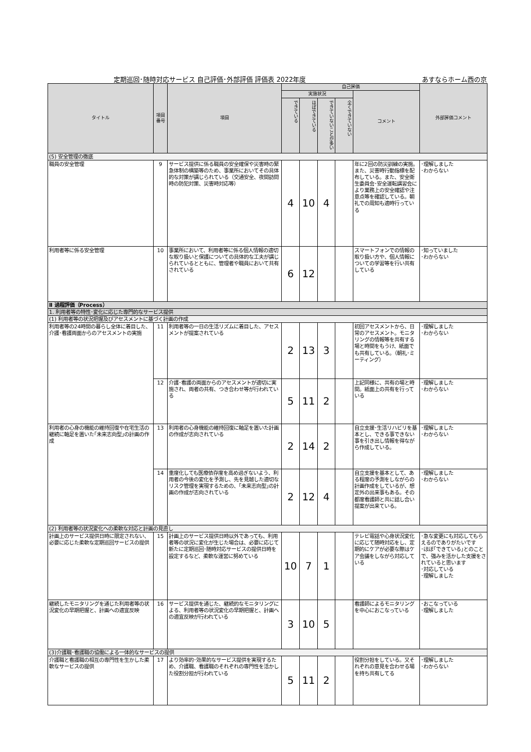定期巡回･随時対応サービス 自己評価･外部評価 評価表 2022年度 あすならホーム西の京
| タイトル | 項目番号 | 項目 | 自己評価 | | | | | 外部評価コメント |
| --- | --- | --- | --- | --- | --- | --- | --- | --- |
| | | | 実施状況 | | | | コメント | |
| | | | できている | ほぼできている | できていないことが多い | 全くできていない | | |
| (5) 安全管理の徹底 | | | | | | | | |
| 職員の安全管理 | 9 | サービス提供に係る職員の安全確保や災害時の緊急体制の構築等のため、事業所においてその具体的な対策が講じられている（交通安全、夜間訪問時の防犯対策、災害時対応等） | 4 | 10 | 4 | | 年に2回の防災訓練の実施。また、災害時行動指標を配布している。また、安全衛生委員会･安全運転講習会により業務上の安全確認や注意点等を確認している。朝礼での周知も適時行っている | ･理解しました ･わからない |
| 利用者等に係る安全管理 | 10 | 事業所において、利用者等に係る個人情報の適切な取り扱いと保護についての具体的な工夫が講じられているとともに、管理者や職員において共有されている | 6 | 12 | | | スマートフォンでの情報の取り扱い方や、個人情報についての学習等を行い共有している | ･知っていました ･わからない |
| Ⅱ 過程評価（Process） | | | | | | | | |
| 1. 利用者等の特性･変化に応じた専門的なサービス提供 | | | | | | | | |
| (1) 利用者等の状況把握及びアセスメントに基づく計画の作成 | | | | | | | | |
| 利用者等の24時間の暮らし全体に着目した、介護･看護両面からのアセスメントの実施 | 11 | 利用者等の一日の生活リズムに着目した、アセスメントが提案されている | 2 | 13 | 3 | | 初回アセスメントから、日常のアセスメント。モニタリングの情報等を共有する場と時間をもうけ、紙面でも共有している。（朝礼･ミーティング） | ･理解しました ･わからない |
| | 12 | 介護･看護の両面からのアセスメントが適切に実施され、両者の共有、つき合わせ等が行われている | 5 | 11 | 2 | | 上記同様に、共有の場と時間。紙面上の共有を行っている | ･理解しました ･わからない |
| 利用者の心身の機能の維持回復や在宅生活の継続に軸足を置いた｢未来志向型｣の計画の作成 | 13 | 利用者の心身機能の維持回復に軸足を置いた計画の作成が志向されている | 2 | 14 | 2 | | 自立支援･生活リハビリを基本とし、できる事できない事を引き出し情報を得ながら作成している。 | ･理解しました ･わからない |
| | 14 | 重度化しても医療依存度を高め過ぎないよう、利用者の今後の変化を予測し、先を見越した適切なリスク管理を実現するための、｢未来志向型｣の計画の作成が志向されている | 2 | 12 | 4 | | 自立支援を基本として、ある程度の予測をしながらの計画作成をしているが、想定外の出来事もある。その都度看護師と共に話し合い提案が出来ている。 | ･理解しました ･わからない |
| (2) 利用者等の状況変化への柔軟な対応と計画の見直し | | | | | | | | |
| 計画上のサービス提供日時に限定されない、必要に応じた柔軟な定期巡回サービスの提供 | 15 | 計画上のサービス提供日時以外であっても、利用者等の状況に変化が生じた場合は、必要に応じて新たに定期巡回･随時対応サービスの提供日時を設定するなど、柔軟な運営に努めている | 10 | 7 | 1 | | テレビ電話や心身状況変化に応じて随時対応をし、定期的にケアが必要な際はケア会議をしながら対応している | ･急な変更にも対応してもらえるのでありがたいです ･ほぼ｢できている｣とのことで、強みを活かした支援をされていると思います ･対応している ･理解しました |
| 継続したモニタリングを通じた利用者等の状況変化の早期把握と、計画への適宜反映 | 16 | サービス提供を通じた、継続的なモニタリングによる、利用者等の状況変化の早期把握と、計画への適宜反映が行われている | 3 | 10 | 5 | | 看護師によるモニタリングを中心におこなっている | ･おこなっている ･理解しました |
| (3)介護職･看護職の協働による一体的なサービスの提供 | | | | | | | | |
| 介護職と看護職の相互の専門性を生かした柔軟なサービスの提供 | 17 | より効率的･効果的なサービス提供を実現するため、介護職、看護職のそれぞれの専門性を活かした役割分担が行われている | 5 | 11 | 2 | | 役割分担をしている。又それぞれの意見を合わせる場を持ち共有してる | ･理解しました ･わからない |